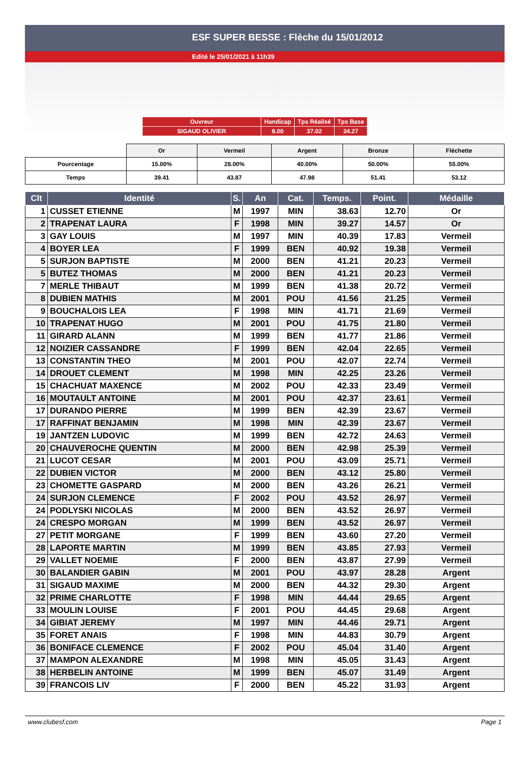ESF SUPER BESSE : Flèche du 15/01/2012
Edité le 25/01/2021 à 11h39
| Ouvreur | Handicap | Tps Réalisé | Tps Base |
| SIGAUD OLIVIER | 8.00 | 37.02 | 34.27 |
| | Or | Vermeil | Argent | Bronze | Fléchette |
| Pourcentage | 15.00% | 28.00% | 40.00% | 50.00% | 55.00% |
| Temps | 39.41 | 43.87 | 47.98 | 51.41 | 53.12 |
| Clt | Identité | S. | An | Cat. | Temps. | Point. | Médaille |
| --- | --- | --- | --- | --- | --- | --- | --- |
| 1 | CUSSET ETIENNE | M | 1997 | MIN | 38.63 | 12.70 | Or |
| 2 | TRAPENAT LAURA | F | 1998 | MIN | 39.27 | 14.57 | Or |
| 3 | GAY LOUIS | M | 1997 | MIN | 40.39 | 17.83 | Vermeil |
| 4 | BOYER LEA | F | 1999 | BEN | 40.92 | 19.38 | Vermeil |
| 5 | SURJON BAPTISTE | M | 2000 | BEN | 41.21 | 20.23 | Vermeil |
| 5 | BUTEZ THOMAS | M | 2000 | BEN | 41.21 | 20.23 | Vermeil |
| 7 | MERLE THIBAUT | M | 1999 | BEN | 41.38 | 20.72 | Vermeil |
| 8 | DUBIEN MATHIS | M | 2001 | POU | 41.56 | 21.25 | Vermeil |
| 9 | BOUCHALOIS LEA | F | 1998 | MIN | 41.71 | 21.69 | Vermeil |
| 10 | TRAPENAT HUGO | M | 2001 | POU | 41.75 | 21.80 | Vermeil |
| 11 | GIRARD ALANN | M | 1999 | BEN | 41.77 | 21.86 | Vermeil |
| 12 | NOIZIER CASSANDRE | F | 1999 | BEN | 42.04 | 22.65 | Vermeil |
| 13 | CONSTANTIN THEO | M | 2001 | POU | 42.07 | 22.74 | Vermeil |
| 14 | DROUET CLEMENT | M | 1998 | MIN | 42.25 | 23.26 | Vermeil |
| 15 | CHACHUAT MAXENCE | M | 2002 | POU | 42.33 | 23.49 | Vermeil |
| 16 | MOUTAULT ANTOINE | M | 2001 | POU | 42.37 | 23.61 | Vermeil |
| 17 | DURANDO PIERRE | M | 1999 | BEN | 42.39 | 23.67 | Vermeil |
| 17 | RAFFINAT BENJAMIN | M | 1998 | MIN | 42.39 | 23.67 | Vermeil |
| 19 | JANTZEN LUDOVIC | M | 1999 | BEN | 42.72 | 24.63 | Vermeil |
| 20 | CHAUVEROCHE QUENTIN | M | 2000 | BEN | 42.98 | 25.39 | Vermeil |
| 21 | LUCOT CESAR | M | 2001 | POU | 43.09 | 25.71 | Vermeil |
| 22 | DUBIEN VICTOR | M | 2000 | BEN | 43.12 | 25.80 | Vermeil |
| 23 | CHOMETTE GASPARD | M | 2000 | BEN | 43.26 | 26.21 | Vermeil |
| 24 | SURJON CLEMENCE | F | 2002 | POU | 43.52 | 26.97 | Vermeil |
| 24 | PODLYSKI NICOLAS | M | 2000 | BEN | 43.52 | 26.97 | Vermeil |
| 24 | CRESPO MORGAN | M | 1999 | BEN | 43.52 | 26.97 | Vermeil |
| 27 | PETIT MORGANE | F | 1999 | BEN | 43.60 | 27.20 | Vermeil |
| 28 | LAPORTE MARTIN | M | 1999 | BEN | 43.85 | 27.93 | Vermeil |
| 29 | VALLET NOEMIE | F | 2000 | BEN | 43.87 | 27.99 | Vermeil |
| 30 | BALANDIER GABIN | M | 2001 | POU | 43.97 | 28.28 | Argent |
| 31 | SIGAUD MAXIME | M | 2000 | BEN | 44.32 | 29.30 | Argent |
| 32 | PRIME CHARLOTTE | F | 1998 | MIN | 44.44 | 29.65 | Argent |
| 33 | MOULIN LOUISE | F | 2001 | POU | 44.45 | 29.68 | Argent |
| 34 | GIBIAT JEREMY | M | 1997 | MIN | 44.46 | 29.71 | Argent |
| 35 | FORET ANAIS | F | 1998 | MIN | 44.83 | 30.79 | Argent |
| 36 | BONIFACE CLEMENCE | F | 2002 | POU | 45.04 | 31.40 | Argent |
| 37 | MAMPON ALEXANDRE | M | 1998 | MIN | 45.05 | 31.43 | Argent |
| 38 | HERBELIN ANTOINE | M | 1999 | BEN | 45.07 | 31.49 | Argent |
| 39 | FRANCOIS LIV | F | 2000 | BEN | 45.22 | 31.93 | Argent |
www.clubesf.com Page 1